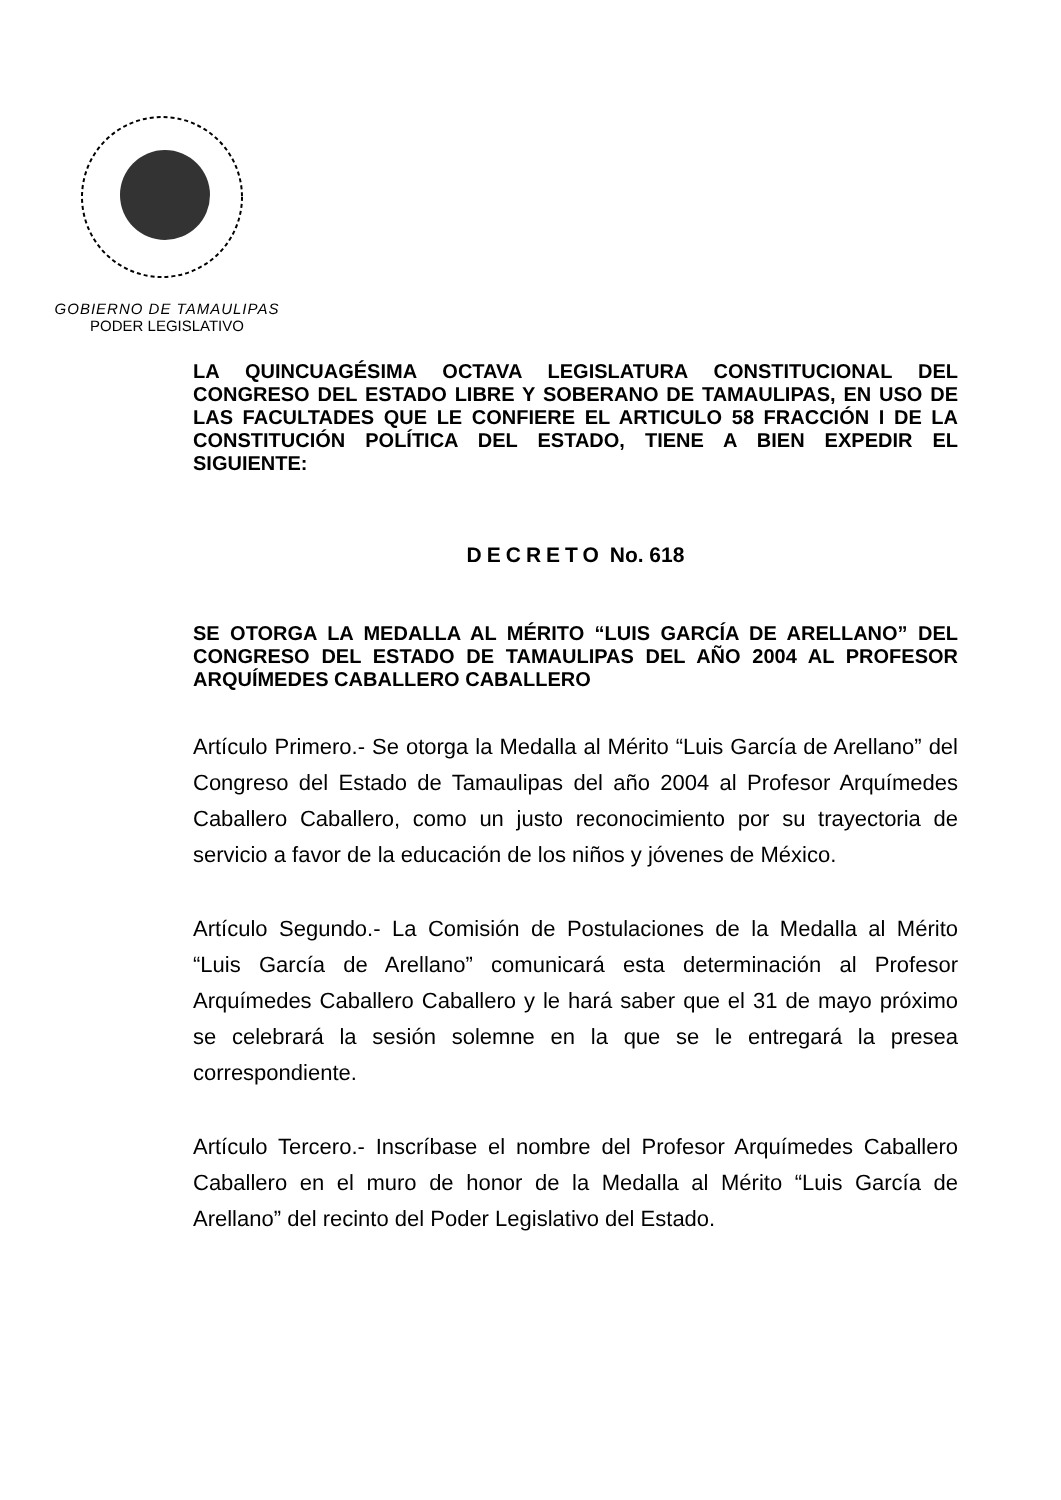GOBIERNO DE TAMAULIPAS
PODER LEGISLATIVO
LA QUINCUAGÉSIMA OCTAVA LEGISLATURA CONSTITUCIONAL DEL CONGRESO DEL ESTADO LIBRE Y SOBERANO DE TAMAULIPAS, EN USO DE LAS FACULTADES QUE LE CONFIERE EL ARTICULO 58 FRACCIÓN I DE LA CONSTITUCIÓN POLÍTICA DEL ESTADO, TIENE A BIEN EXPEDIR EL SIGUIENTE:
DECRETO No. 618
SE OTORGA LA MEDALLA AL MÉRITO “LUIS GARCÍA DE ARELLANO” DEL CONGRESO DEL ESTADO DE TAMAULIPAS DEL AÑO 2004 AL PROFESOR ARQUÍMEDES CABALLERO CABALLERO
Artículo Primero.- Se otorga la Medalla al Mérito “Luis García de Arellano” del Congreso del Estado de Tamaulipas del año 2004 al Profesor Arquímedes Caballero Caballero, como un justo reconocimiento por su trayectoria de servicio a favor de la educación de los niños y jóvenes de México.
Artículo Segundo.- La Comisión de Postulaciones de la Medalla al Mérito “Luis García de Arellano” comunicará esta determinación al Profesor Arquímedes Caballero Caballero y le hará saber que el 31 de mayo próximo se celebrará la sesión solemne en la que se le entregará la presea correspondiente.
Artículo Tercero.- Inscríbase el nombre del Profesor Arquímedes Caballero Caballero en el muro de honor de la Medalla al Mérito “Luis García de Arellano” del recinto del Poder Legislativo del Estado.